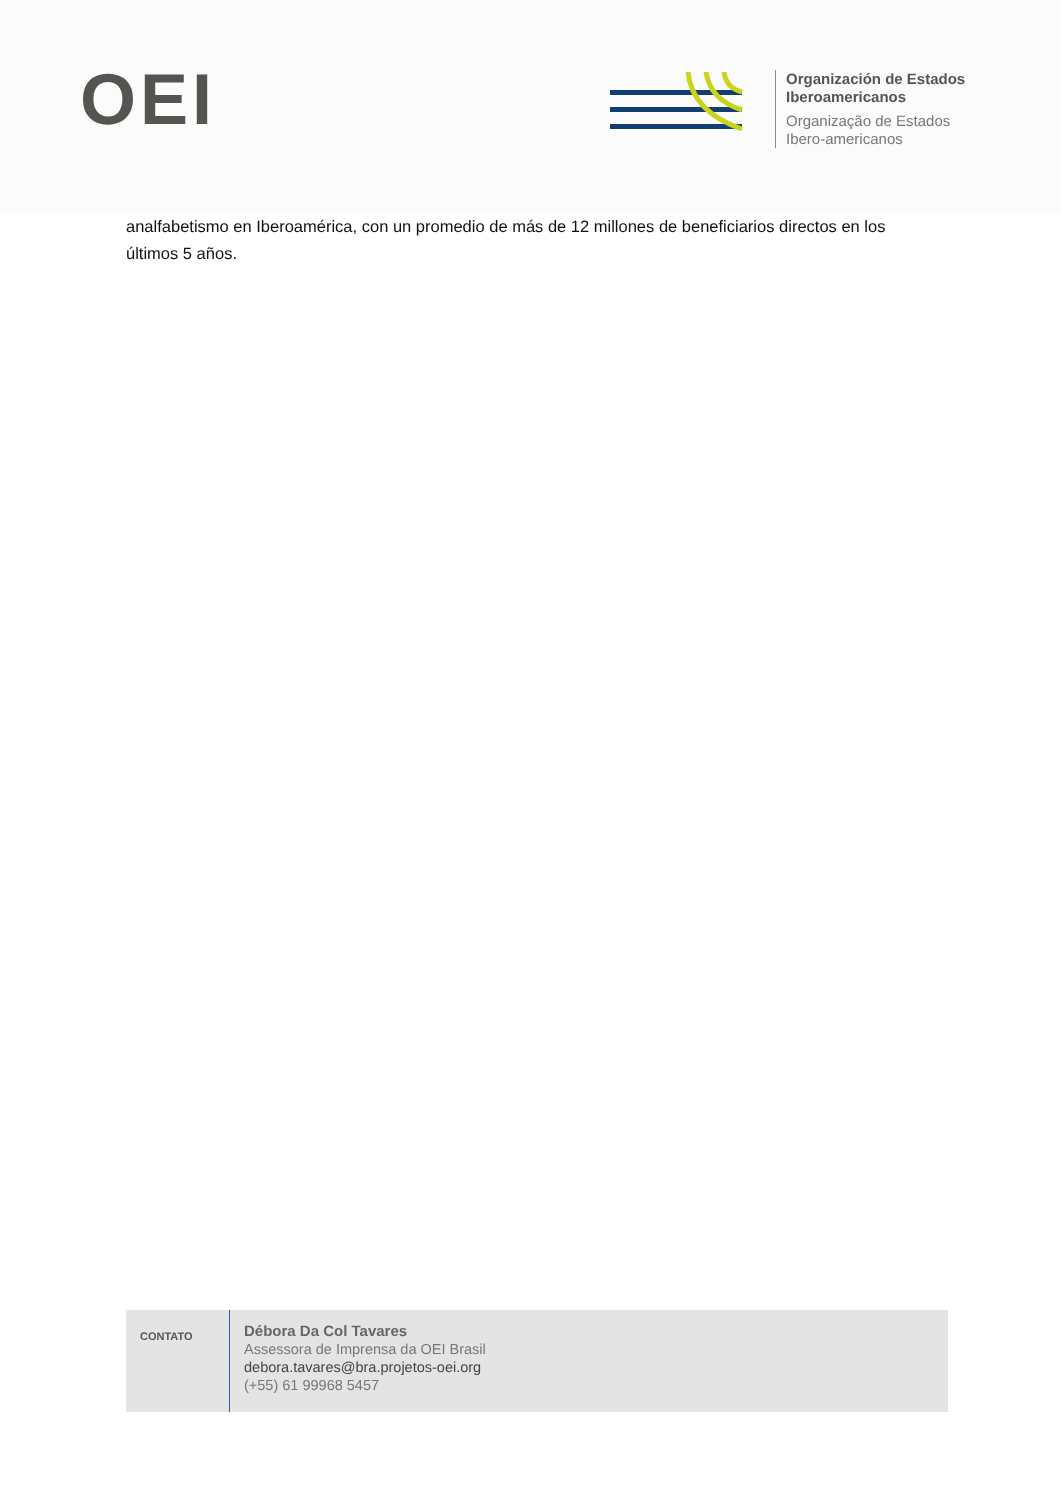OEI
Organización de Estados
Iberoamericanos
Organização de Estados
Ibero-americanos
analfabetismo en Iberoamérica, con un promedio de más de 12 millones de beneficiarios directos en los últimos 5 años.
| CONTATO | Débora Da Col Tavares Assessora de Imprensa da OEI Brasil debora.tavares@bra.projetos-oei.org (+55) 61 99968 5457 | |